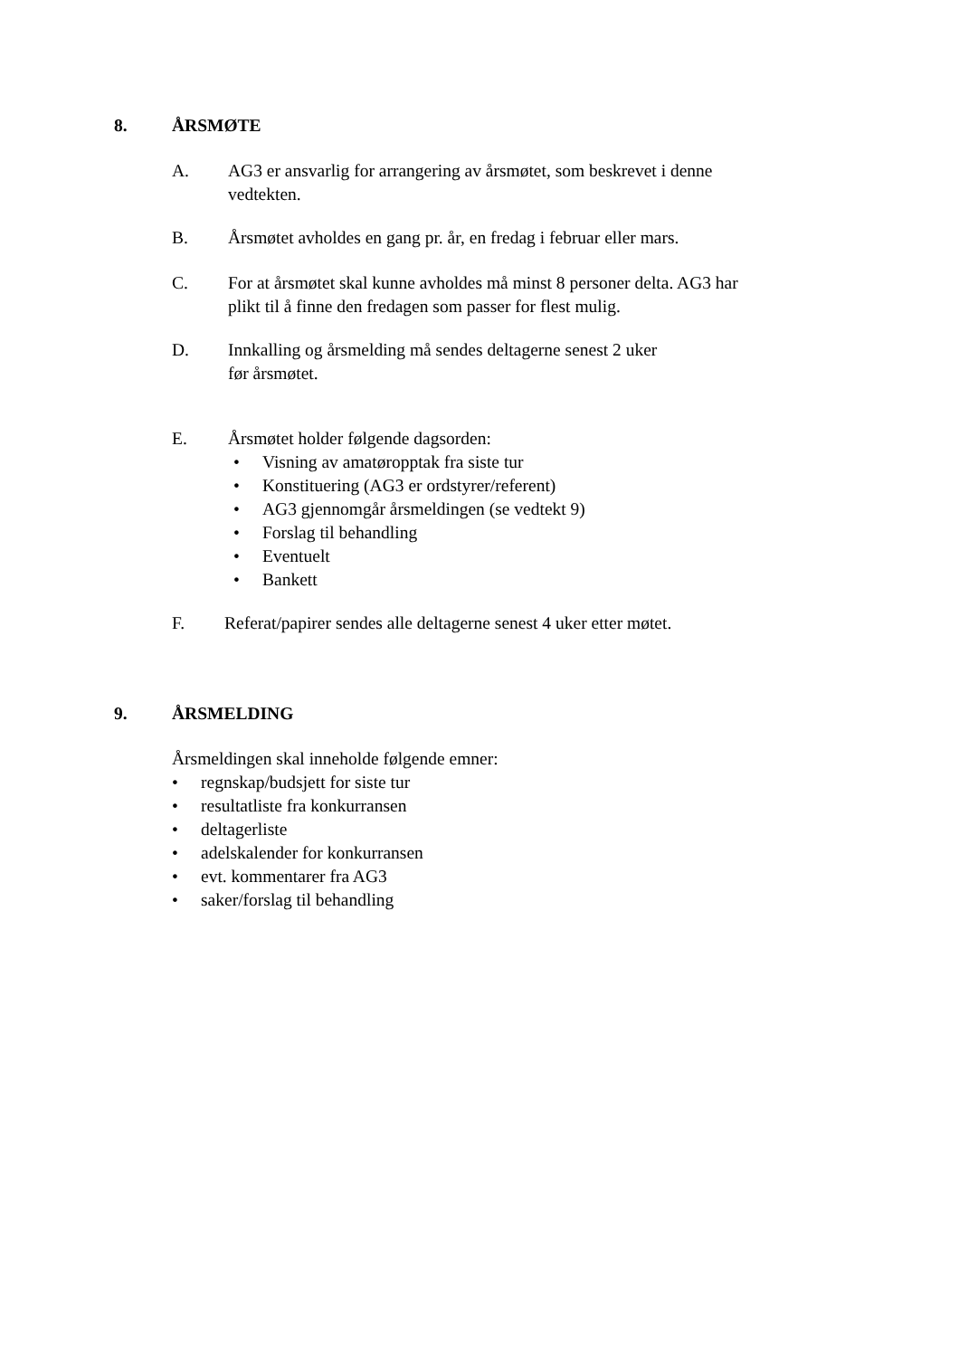8. ÅRSMØTE
A. AG3 er ansvarlig for arrangering av årsmøtet, som beskrevet i denne vedtekten.
B. Årsmøtet avholdes en gang pr. år, en fredag i februar eller mars.
C. For at årsmøtet skal kunne avholdes må minst 8 personer delta. AG3 har plikt til å finne den fredagen som passer for flest mulig.
D. Innkalling og årsmelding må sendes deltagerne senest 2 uker
før årsmøtet.
E. Årsmøtet holder følgende dagsorden:
• Visning av amatøropptak fra siste tur
• Konstituering (AG3 er ordstyrer/referent)
• AG3 gjennomgår årsmeldingen (se vedtekt 9)
• Forslag til behandling
• Eventuelt
• Bankett
F. Referat/papirer sendes alle deltagerne senest 4 uker etter møtet.
9. ÅRSMELDING
Årsmeldingen skal inneholde følgende emner:
• regnskap/budsjett for siste tur
• resultatliste fra konkurransen
• deltagerliste
• adelskalender for konkurransen
• evt. kommentarer fra AG3
• saker/forslag til behandling